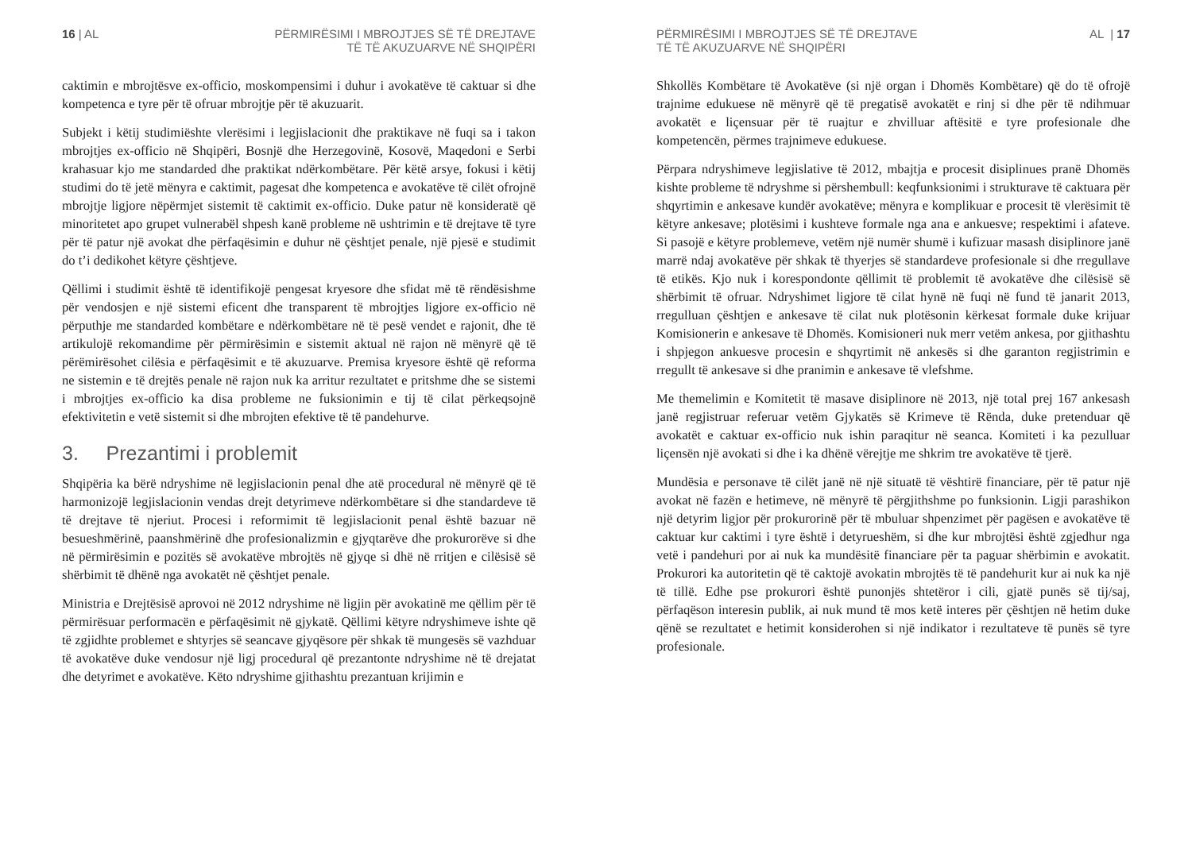16 | AL PËRMIRËSIMI I MBROJTJES SË TË DREJTAVE
TË TË AKUZUARVE NË SHQIPËRI
caktimin e mbrojtësve ex-officio, moskompensimi i duhur i avokatëve të caktuar si dhe kompetenca e tyre për të ofruar mbrojtje për të akuzuarit.
Subjekt i këtij studimiështe vlerësimi i legjislacionit dhe praktikave në fuqi sa i takon mbrojtjes ex-officio në Shqipëri, Bosnjë dhe Herzegovinë, Kosovë, Maqedoni e Serbi krahasuar kjo me standarded dhe praktikat ndërkombëtare. Për këtë arsye, fokusi i këtij studimi do të jetë mënyra e caktimit, pagesat dhe kompetenca e avokatëve të cilët ofrojnë mbrojtje ligjore nëpërmjet sistemit të caktimit ex-officio. Duke patur në konsideratë që minoritetet apo grupet vulnerabël shpesh kanë probleme në ushtrimin e të drejtave të tyre për të patur një avokat dhe përfaqësimin e duhur në çështjet penale, një pjesë e studimit do t’i dedikohet këtyre çështjeve.
Qëllimi i studimit është të identifikojë pengesat kryesore dhe sfidat më të rëndësishme për vendosjen e një sistemi eficent dhe transparent të mbrojtjes ligjore ex-officio në përputhje me standarded kombëtare e ndërkombëtare në të pesë vendet e rajonit, dhe të artikulojë rekomandime për përmirësimin e sistemit aktual në rajon në mënyrë që të përëmirësohet cilësia e përfaqësimit e të akuzuarve. Premisa kryesore është që reforma ne sistemin e të drejtës penale në rajon nuk ka arritur rezultatet e pritshme dhe se sistemi i mbrojtjes ex-officio ka disa probleme ne fuksionimin e tij të cilat përkeqsojnë efektivitetin e vetë sistemit si dhe mbrojten efektive të të pandehurve.
3. Prezantimi i problemit
Shqipëria ka bërë ndryshime në legjislacionin penal dhe atë procedural në mënyrë që të harmonizojë legjislacionin vendas drejt detyrimeve ndërkombëtare si dhe standardeve të të drejtave të njeriut. Procesi i reformimit të legjislacionit penal është bazuar në besueshmërinë, paanshmërinë dhe profesionalizmin e gjyqtarëve dhe prokurorëve si dhe në përmirësimin e pozitës së avokatëve mbrojtës në gjyqe si dhë në rritjen e cilësisë së shërbimit të dhënë nga avokatët në çështjet penale.
Ministria e Drejtësisë aprovoi në 2012 ndryshime në ligjin për avokatinë me qëllim për të përmirësuar performacën e përfaqësimit në gjykatë. Qëllimi këtyre ndryshimeve ishte që të zgjidhte problemet e shtyrjes së seancave gjyqësore për shkak të mungesës së vazhduar të avokatëve duke vendosur një ligj procedural që prezantonte ndryshime në të drejatat dhe detyrimet e avokatëve. Këto ndryshime gjithashtu prezantuan krijimin e
PËRMIRËSIMI I MBROJTJES SË TË DREJTAVE
TË TË AKUZUARVE NË SHQIPËRI
AL | 17
Shkollës Kombëtare të Avokatëve (si një organ i Dhomës Kombëtare) që do të ofrojë trajnime edukuese në mënyrë që të pregatisë avokatët e rinj si dhe për të ndihmuar avokatët e liçensuar për të ruajtur e zhvilluar aftësitë e tyre profesionale dhe kompetencën, përmes trajnimeve edukuese.
Përpara ndryshimeve legjislative të 2012, mbajtja e procesit disiplinues pranë Dhomës kishte probleme të ndryshme si përshembull: keqfunksionimi i strukturave të caktuara për shqyrtimin e ankesave kundër avokatëve; mënyra e komplikuar e procesit të vlerësimit të këtyre ankesave; plotësimi i kushteve formale nga ana e ankuesve; respektimi i afateve. Si pasojë e këtyre problemeve, vetëm një numër shumë i kufizuar masash disiplinore janë marrë ndaj avokatëve për shkak të thyerjes së standardeve profesionale si dhe rregullave të etikës. Kjo nuk i korespondonte qëllimit të problemit të avokatëve dhe cilësisë së shërbimit të ofruar. Ndryshimet ligjore të cilat hynë në fuqi në fund të janarit 2013, rregulluan çështjen e ankesave të cilat nuk plotësonin kërkesat formale duke krijuar Komisionerin e ankesave të Dhomës. Komisioneri nuk merr vetëm ankesa, por gjithashtu i shpjegon ankuesve procesin e shqyrtimit në ankesës si dhe garanton regjistrimin e rregullt të ankesave si dhe pranimin e ankesave të vlefshme.
Me themelimin e Komitetit të masave disiplinore në 2013, një total prej 167 ankesash janë regjistruar referuar vetëm Gjykatës së Krimeve të Rënda, duke pretenduar që avokatët e caktuar ex-officio nuk ishin paraqitur në seanca. Komiteti i ka pezulluar liçensën një avokati si dhe i ka dhënë vërejtje me shkrim tre avokatëve të tjerë.
Mundësia e personave të cilët janë në një situatë të vështirë financiare, për të patur një avokat në fazën e hetimeve, në mënyrë të përgjithshme po funksionin. Ligji parashikon një detyrim ligjor për prokurorinë për të mbuluar shpenzimet për pagësen e avokatëve të caktuar kur caktimi i tyre është i detyrueshëm, si dhe kur mbrojtësi është zgjedhur nga vetë i pandehuri por ai nuk ka mundësitë financiare për ta paguar shërbimin e avokatit. Prokurori ka autoritetin që të caktojë avokatin mbrojtës të të pandehurit kur ai nuk ka një të tillë. Edhe pse prokurori është punonjës shtetëror i cili, gjatë punës së tij/saj, përfaqëson interesin publik, ai nuk mund të mos ketë interes për çështjen në hetim duke qënë se rezultatet e hetimit konsiderohen si një indikator i rezultateve të punës së tyre profesionale.